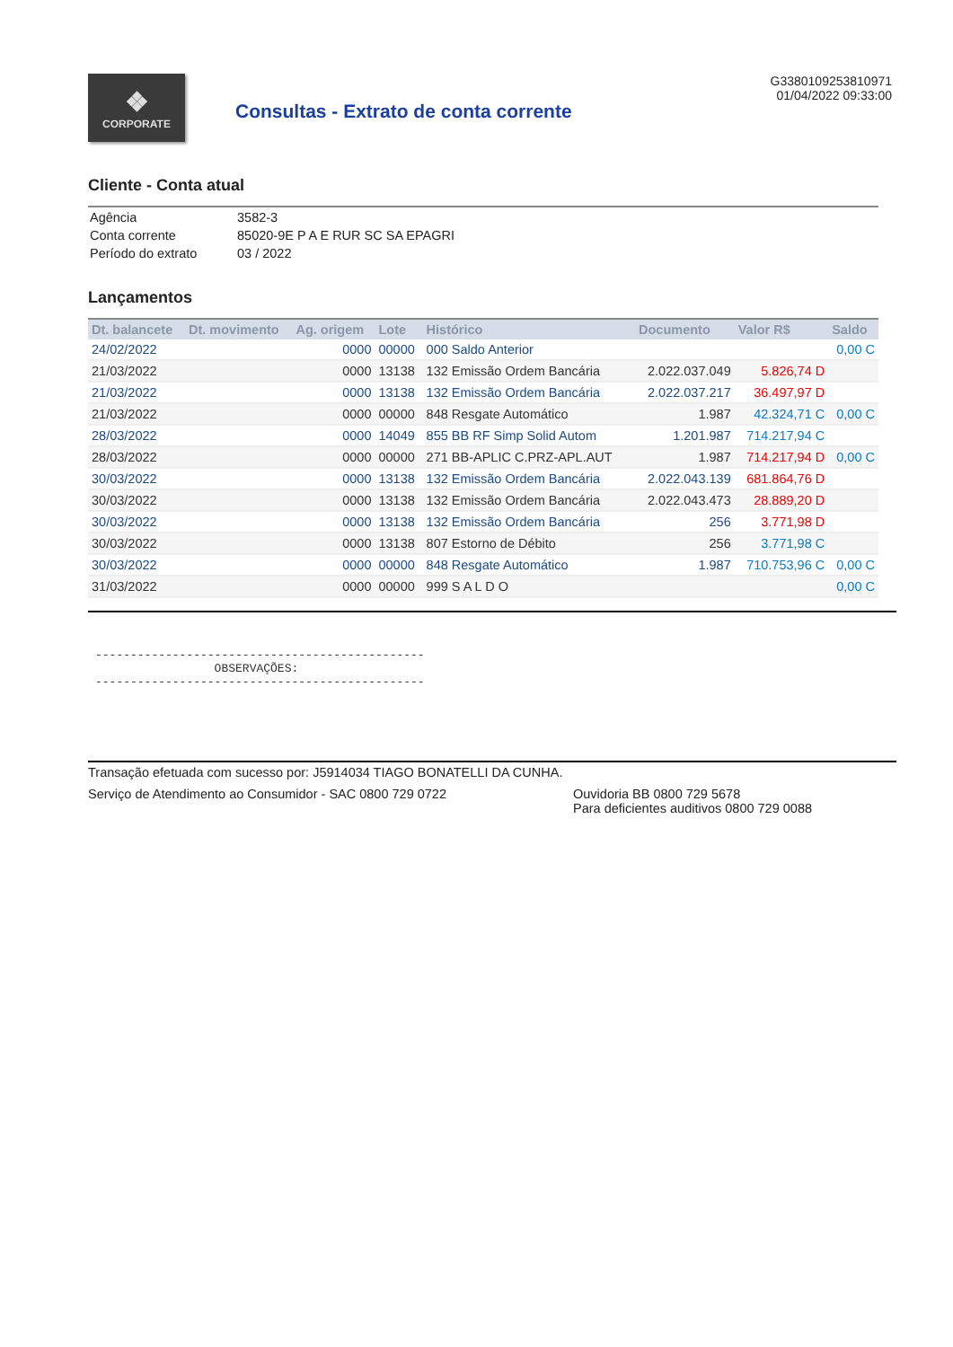❖
CORPORATE
Consultas - Extrato de conta corrente
G3380109253810971
01/04/2022 09:33:00
Cliente - Conta atual
| Agência | 3582-3 |
| Conta corrente | 85020-9E P A E RUR SC SA EPAGRI |
| Período do extrato | 03 / 2022 |
Lançamentos
| Dt. balancete | Dt. movimento | Ag. origem | Lote | Histórico | Documento | Valor R$ | Saldo |
| --- | --- | --- | --- | --- | --- | --- | --- |
| 24/02/2022 | | 0000 | 00000 | 000 Saldo Anterior | | | 0,00 C |
| 21/03/2022 | | 0000 | 13138 | 132 Emissão Ordem Bancária | 2.022.037.049 | 5.826,74 D | |
| 21/03/2022 | | 0000 | 13138 | 132 Emissão Ordem Bancária | 2.022.037.217 | 36.497,97 D | |
| 21/03/2022 | | 0000 | 00000 | 848 Resgate Automático | 1.987 | 42.324,71 C | 0,00 C |
| 28/03/2022 | | 0000 | 14049 | 855 BB RF Simp Solid Autom | 1.201.987 | 714.217,94 C | |
| 28/03/2022 | | 0000 | 00000 | 271 BB-APLIC C.PRZ-APL.AUT | 1.987 | 714.217,94 D | 0,00 C |
| 30/03/2022 | | 0000 | 13138 | 132 Emissão Ordem Bancária | 2.022.043.139 | 681.864,76 D | |
| 30/03/2022 | | 0000 | 13138 | 132 Emissão Ordem Bancária | 2.022.043.473 | 28.889,20 D | |
| 30/03/2022 | | 0000 | 13138 | 132 Emissão Ordem Bancária | 256 | 3.771,98 D | |
| 30/03/2022 | | 0000 | 13138 | 807 Estorno de Débito | 256 | 3.771,98 C | |
| 30/03/2022 | | 0000 | 00000 | 848 Resgate Automático | 1.987 | 710.753,96 C | 0,00 C |
| 31/03/2022 | | 0000 | 00000 | 999 S A L D O | | | 0,00 C |
----------------------------------------------- OBSERVAÇÕES: -----------------------------------------------
Transação efetuada com sucesso por: J5914034 TIAGO BONATELLI DA CUNHA.
Serviço de Atendimento ao Consumidor - SAC 0800 729 0722 Ouvidoria BB 0800 729 5678
Para deficientes auditivos 0800 729 0088